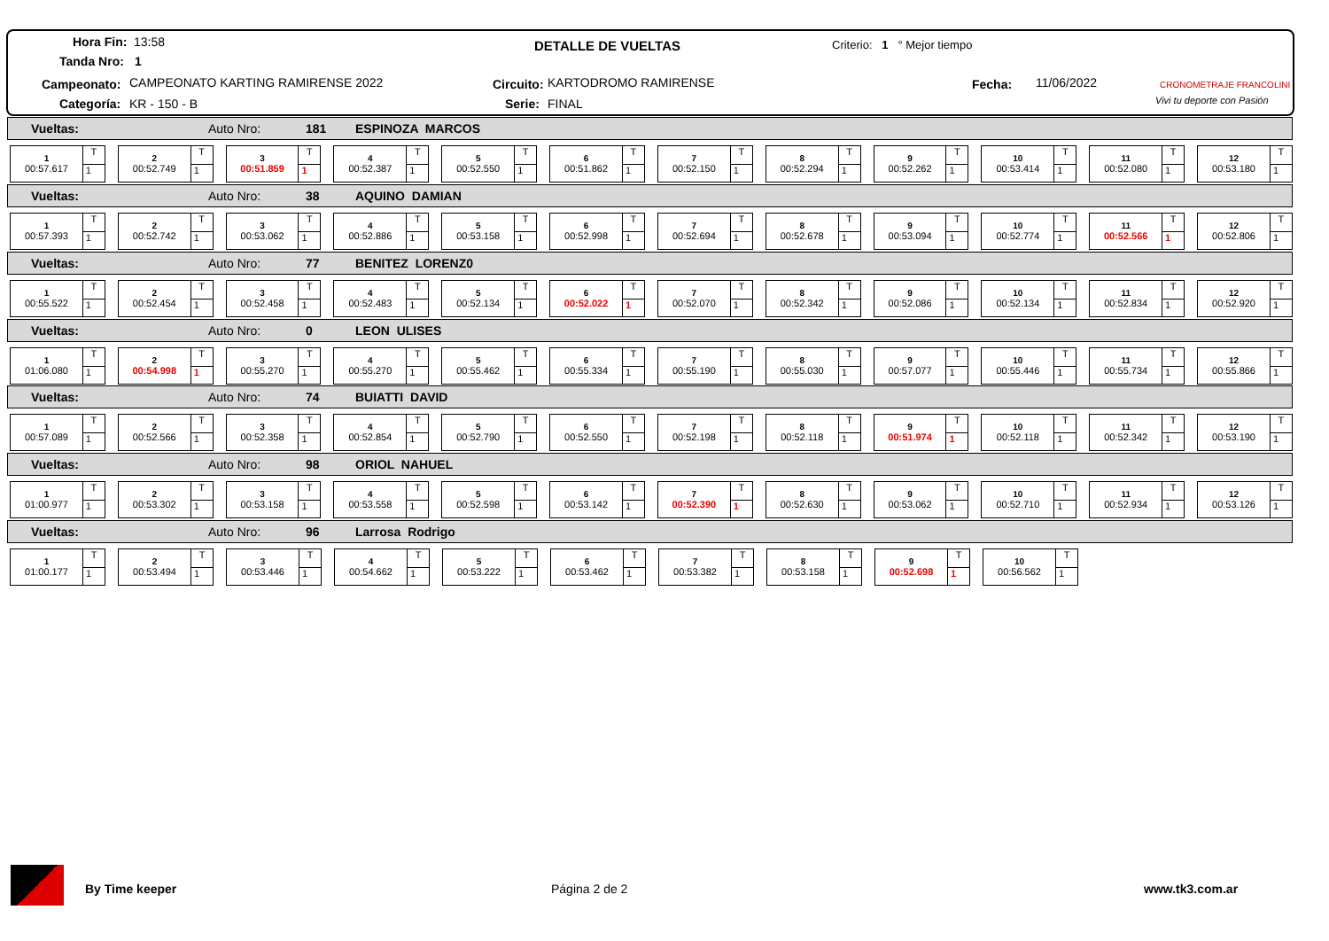Hora Fin: 13:58
Tanda Nro: 1
DETALLE DE VUELTAS Criterio: 1 ° Mejor tiempo
Campeonato: CAMPEONATO KARTING RAMIRENSE 2022 Circuito: KARTODROMO RAMIRENSE Fecha: 11/06/2022
Categoría: KR - 150 - B Serie: FINAL
CRONOMETRAJE FRANCOLINI
Vivi tu deporte con Pasión
Vueltas: Auto Nro: 181 ESPINOZA MARCOS
1
00:57.617
T
1
2
00:52.749
T
1
3
00:51.859
T
1
4
00:52.387
T
1
5
00:52.550
T
1
6
00:51.862
T
1
7
00:52.150
T
1
8
00:52.294
T
1
9
00:52.262
T
1
10
00:53.414
T
1
11
00:52.080
T
1
12
00:53.180
T
1
Vueltas: Auto Nro: 38 AQUINO DAMIAN
1
00:57.393
T
1
2
00:52.742
T
1
3
00:53.062
T
1
4
00:52.886
T
1
5
00:53.158
T
1
6
00:52.998
T
1
7
00:52.694
T
1
8
00:52.678
T
1
9
00:53.094
T
1
10
00:52.774
T
1
11
00:52.566
T
1
12
00:52.806
T
1
Vueltas: Auto Nro: 77 BENITEZ LORENZ0
1
00:55.522
T
1
2
00:52.454
T
1
3
00:52.458
T
1
4
00:52.483
T
1
5
00:52.134
T
1
6
00:52.022
T
1
7
00:52.070
T
1
8
00:52.342
T
1
9
00:52.086
T
1
10
00:52.134
T
1
11
00:52.834
T
1
12
00:52.920
T
1
Vueltas: Auto Nro: 0 LEON ULISES
1
01:06.080
T
1
2
00:54.998
T
1
3
00:55.270
T
1
4
00:55.270
T
1
5
00:55.462
T
1
6
00:55.334
T
1
7
00:55.190
T
1
8
00:55.030
T
1
9
00:57.077
T
1
10
00:55.446
T
1
11
00:55.734
T
1
12
00:55.866
T
1
Vueltas: Auto Nro: 74 BUIATTI DAVID
1
00:57.089
T
1
2
00:52.566
T
1
3
00:52.358
T
1
4
00:52.854
T
1
5
00:52.790
T
1
6
00:52.550
T
1
7
00:52.198
T
1
8
00:52.118
T
1
9
00:51.974
T
1
10
00:52.118
T
1
11
00:52.342
T
1
12
00:53.190
T
1
Vueltas: Auto Nro: 98 ORIOL NAHUEL
1
01:00.977
T
1
2
00:53.302
T
1
3
00:53.158
T
1
4
00:53.558
T
1
5
00:52.598
T
1
6
00:53.142
T
1
7
00:52.390
T
1
8
00:52.630
T
1
9
00:53.062
T
1
10
00:52.710
T
1
11
00:52.934
T
1
12
00:53.126
T
1
Vueltas: Auto Nro: 96 Larrosa Rodrigo
1
01:00.177
T
1
2
00:53.494
T
1
3
00:53.446
T
1
4
00:54.662
T
1
5
00:53.222
T
1
6
00:53.462
T
1
7
00:53.382
T
1
8
00:53.158
T
1
9
00:52.698
T
1
10
00:56.562
T
1
By Time keeper Página 2 de 2 www.tk3.com.ar